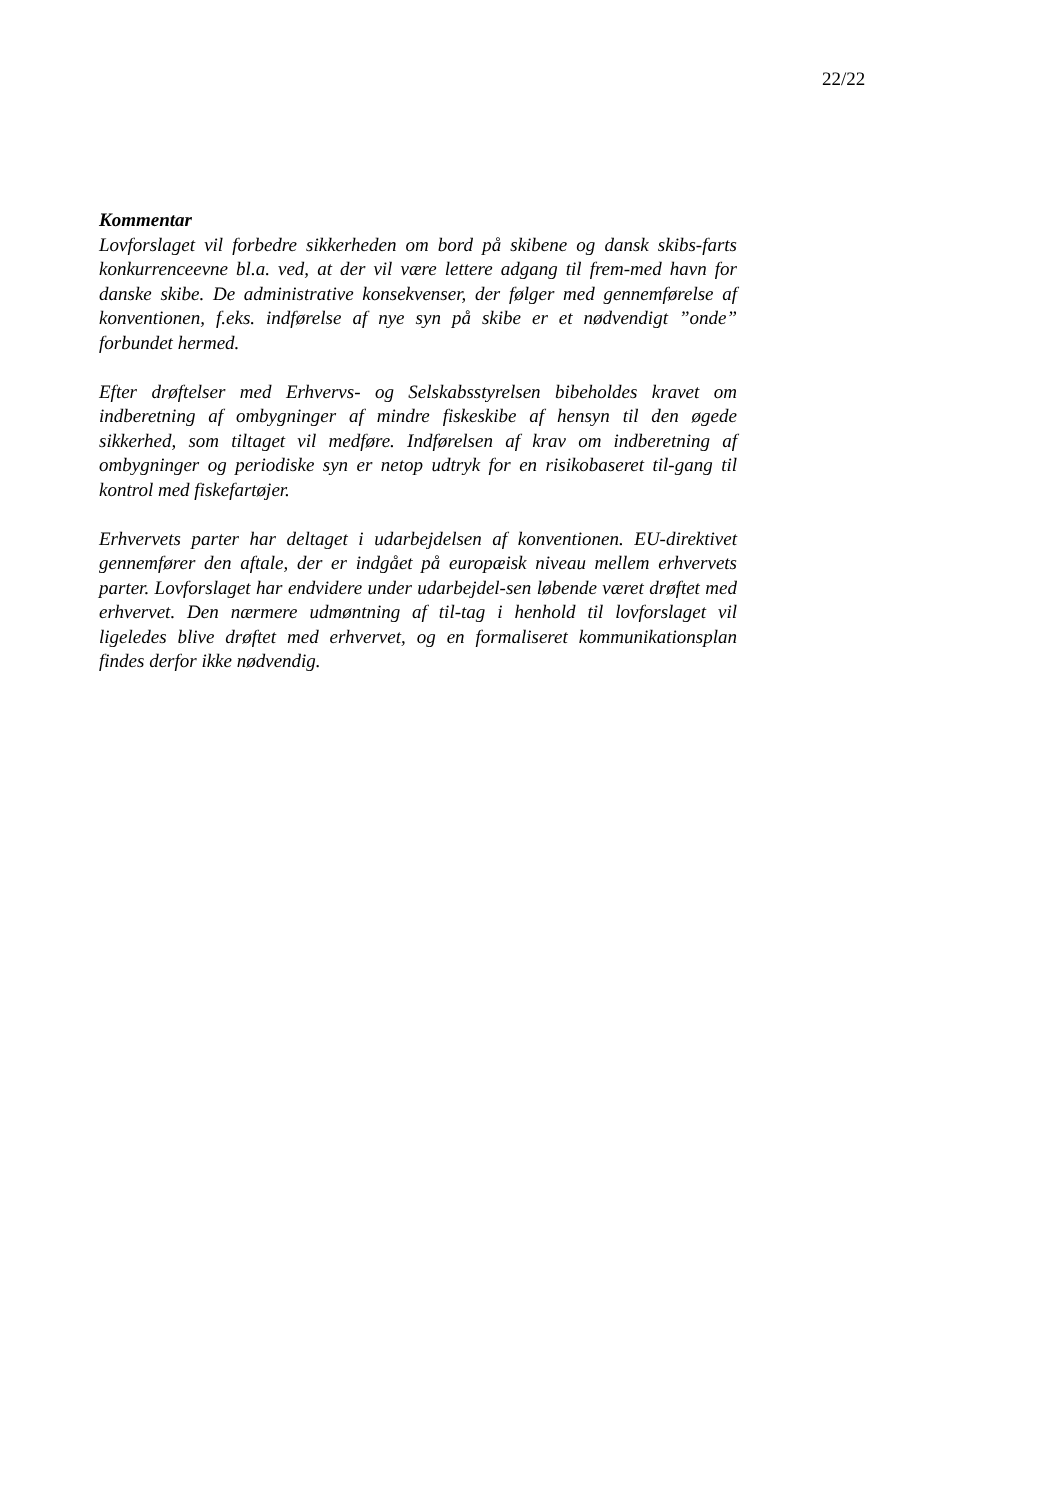22/22
Kommentar
Lovforslaget vil forbedre sikkerheden om bord på skibene og dansk skibs-farts konkurrenceevne bl.a. ved, at der vil være lettere adgang til frem-med havn for danske skibe. De administrative konsekvenser, der følger med gennemførelse af konventionen, f.eks. indførelse af nye syn på skibe er et nødvendigt ”onde” forbundet hermed.
Efter drøftelser med Erhvervs- og Selskabsstyrelsen bibeholdes kravet om indberetning af ombygninger af mindre fiskeskibe af hensyn til den øgede sikkerhed, som tiltaget vil medføre. Indførelsen af krav om indberetning af ombygninger og periodiske syn er netop udtryk for en risikobaseret til-gang til kontrol med fiskefartøjer.
Erhvervets parter har deltaget i udarbejdelsen af konventionen. EU-direktivet gennemfører den aftale, der er indgået på europæisk niveau mellem erhvervets parter. Lovforslaget har endvidere under udarbejdel-sen løbende været drøftet med erhvervet. Den nærmere udmøntning af til-tag i henhold til lovforslaget vil ligeledes blive drøftet med erhvervet, og en formaliseret kommunikationsplan findes derfor ikke nødvendig.